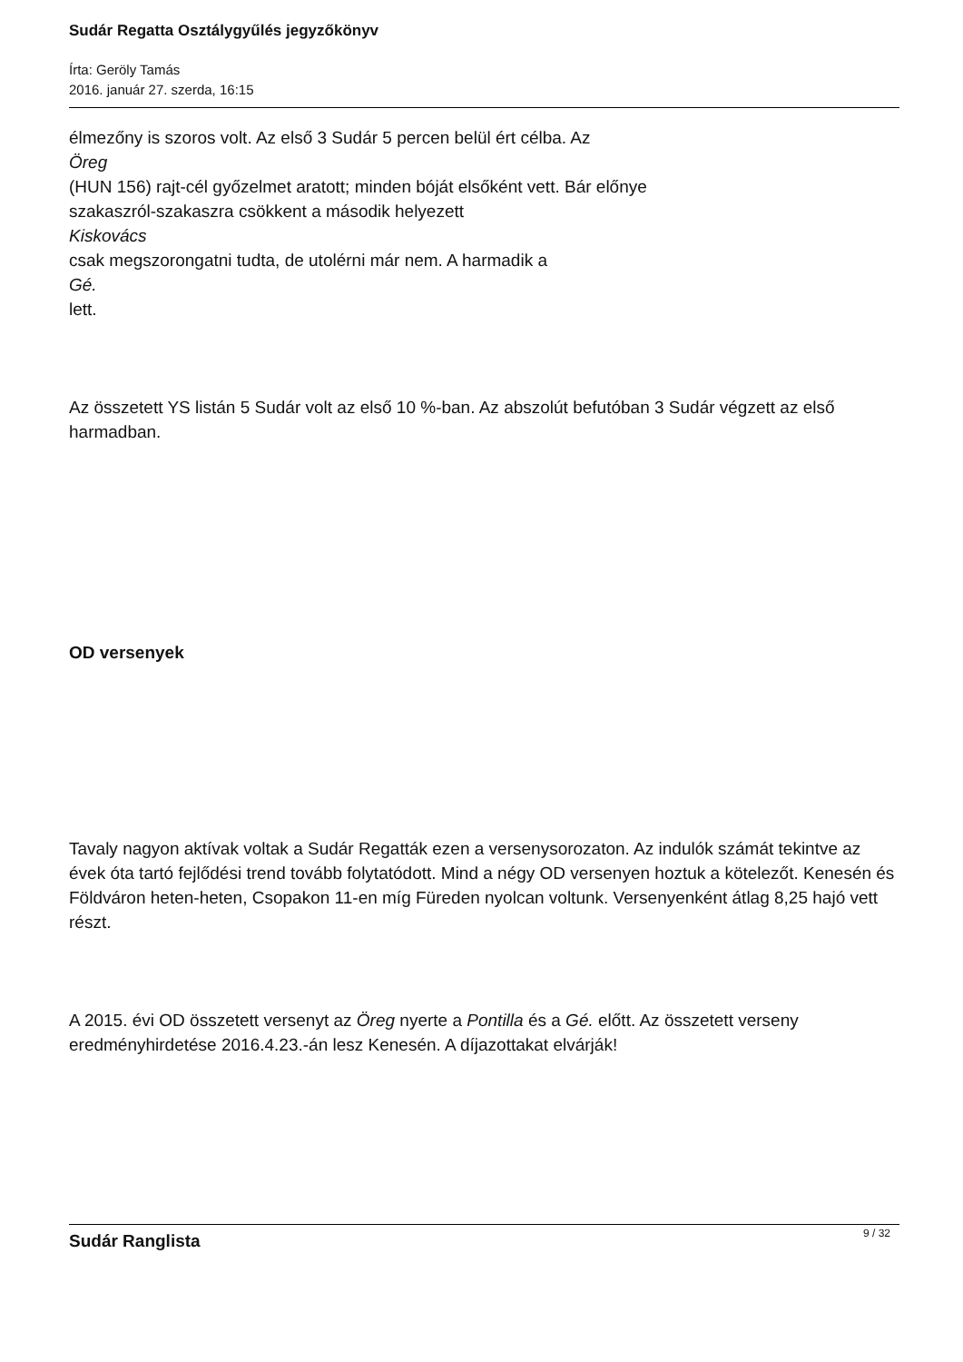Sudár Regatta Osztálygyűlés jegyzőkönyv
Írta: Geröly Tamás
2016. január 27. szerda, 16:15
élmezőny is szoros volt. Az első 3 Sudár 5 percen belül ért célba. Az
Öreg
(HUN 156) rajt-cél győzelmet aratott; minden bóját elsőként vett. Bár előnye
szakaszról-szakaszra csökkent a második helyezett
Kiskovács
csak megszorongatni tudta, de utolérni már nem. A harmadik a
Gé.
lett.
Az összetett YS listán 5 Sudár volt az első 10 %-ban. Az abszolút befutóban 3 Sudár végzett az első harmadban.
OD versenyek
Tavaly nagyon aktívak voltak a Sudár Regatták ezen a versenysorozaton. Az indulók számát tekintve az évek óta tartó fejlődési trend tovább folytatódott. Mind a négy OD versenyen hoztuk a kötelezőt. Kenesén és Földváron heten-heten, Csopakon 11-en míg Füreden nyolcan voltunk. Versenyenként átlag 8,25 hajó vett részt.
A 2015. évi OD összetett versenyt az Öreg nyerte a Pontilla és a Gé. előtt. Az összetett verseny eredményhirdetése 2016.4.23.-án lesz Kenesén. A díjazottakat elvárják!
Sudár Ranglista
9 / 32